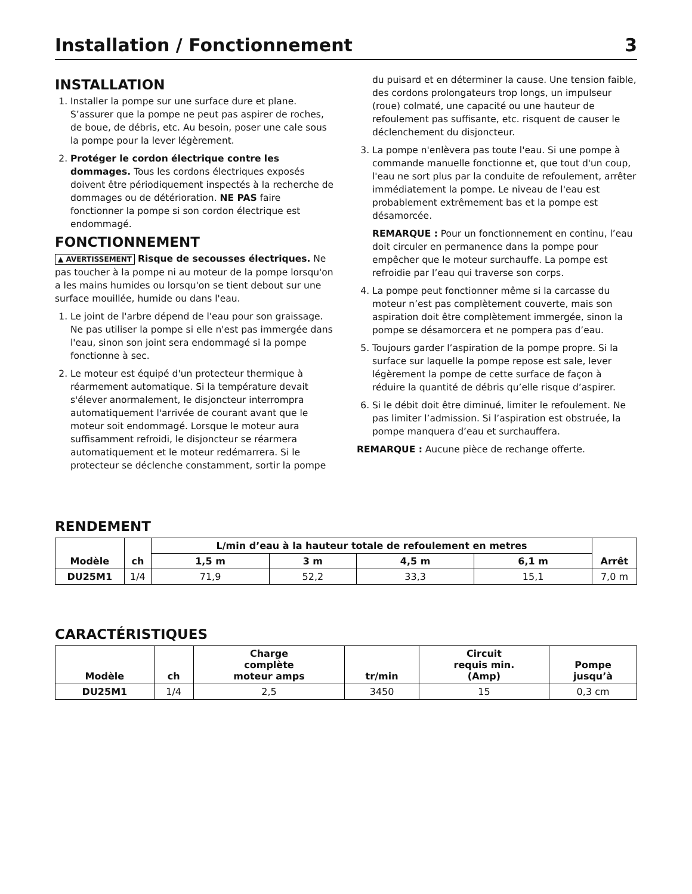Installation / Fonctionnement 3
INSTALLATION
1. Installer la pompe sur une surface dure et plane. S’assurer que la pompe ne peut pas aspirer de roches, de boue, de débris, etc. Au besoin, poser une cale sous la pompe pour la lever légèrement.
2. Protéger le cordon électrique contre les dommages. Tous les cordons électriques exposés doivent être périodiquement inspectés à la recherche de dommages ou de détérioration. NE PAS faire fonctionner la pompe si son cordon électrique est endommagé.
FONCTIONNEMENT
▲ AVERTISSEMENT Risque de secousses électriques. Ne pas toucher à la pompe ni au moteur de la pompe lorsqu'on a les mains humides ou lorsqu'on se tient debout sur une surface mouillée, humide ou dans l'eau.
1. Le joint de l'arbre dépend de l'eau pour son graissage. Ne pas utiliser la pompe si elle n'est pas immergée dans l'eau, sinon son joint sera endommagé si la pompe fonctionne à sec.
2. Le moteur est équipé d'un protecteur thermique à réarmement automatique. Si la température devait s'élever anormalement, le disjoncteur interrompra automatiquement l'arrivée de courant avant que le moteur soit endommagé. Lorsque le moteur aura suffisamment refroidi, le disjoncteur se réarmera automatiquement et le moteur redémarrera. Si le protecteur se déclenche constamment, sortir la pompe
du puisard et en déterminer la cause. Une tension faible, des cordons prolongateurs trop longs, un impulseur (roue) colmaté, une capacité ou une hauteur de refoulement pas suffisante, etc. risquent de causer le déclenchement du disjoncteur.
3. La pompe n'enlèvera pas toute l'eau. Si une pompe à commande manuelle fonctionne et, que tout d'un coup, l'eau ne sort plus par la conduite de refoulement, arrêter immédiatement la pompe. Le niveau de l'eau est probablement extrêmement bas et la pompe est désamorcée.
REMARQUE : Pour un fonctionnement en continu, l’eau doit circuler en permanence dans la pompe pour empêcher que le moteur surchauffe. La pompe est refroidie par l’eau qui traverse son corps.
4. La pompe peut fonctionner même si la carcasse du moteur n’est pas complètement couverte, mais son aspiration doit être complètement immergée, sinon la pompe se désamorcera et ne pompera pas d’eau.
5. Toujours garder l’aspiration de la pompe propre. Si la surface sur laquelle la pompe repose est sale, lever légèrement la pompe de cette surface de façon à réduire la quantité de débris qu’elle risque d’aspirer.
6. Si le débit doit être diminué, limiter le refoulement. Ne pas limiter l’admission. Si l’aspiration est obstruée, la pompe manquera d’eau et surchauffera.
REMARQUE : Aucune pièce de rechange offerte.
RENDEMENT
| Modèle | ch | L/min d’eau à la hauteur totale de refoulement en metres | | | | Arrêt |
| --- | --- | --- | --- | --- | --- | --- |
| | | 1,5 m | 3 m | 4,5 m | 6,1 m | |
| DU25M1 | 1/4 | 71,9 | 52,2 | 33,3 | 15,1 | 7,0 m |
CARACTÉRISTIQUES
| Modèle | ch | Charge complète moteur amps | tr/min | Circuit requis min. (Amp) | Pompe jusqu’à |
| --- | --- | --- | --- | --- | --- |
| DU25M1 | 1/4 | 2,5 | 3450 | 15 | 0,3 cm |